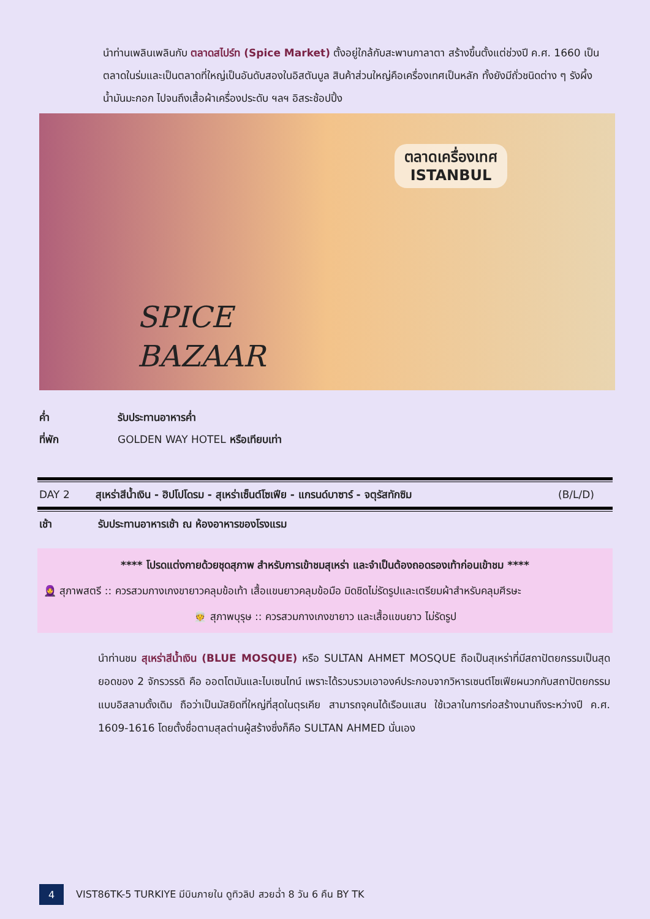นำท่านเพลินเพลินกับ ตลาดสไปร์ท (Spice Market) ตั้งอยู่ใกล้กับสะพานกาลาตา สร้างขึ้นตั้งแต่ช่วงปี ค.ศ. 1660 เป็นตลาดในร่มและเป็นตลาดที่ใหญ่เป็นอันดับสองในอิสตันบูล สินค้าส่วนใหญ่คือเครื่องเทศเป็นหลัก ทั้งยังมีถั่วชนิดต่าง ๆ รังผึ้ง น้ำมันมะกอก ไปจนถึงเสื้อผ้าเครื่องประดับ ฯลฯ อิสระช้อปปิ้ง
ตลาดเครื่องเทศ
ISTANBUL
SPICE
BAZAAR
ค่ำ รับประทานอาหารค่ำ
ที่พัก GOLDEN WAY HOTEL หรือเทียบเท่า
DAY 2 สุเหร่าสีน้ำเงิน - ฮิปโปโดรม - สุเหร่าเซ็นต์โซเฟีย - แกรนด์บาซาร์ - จตุรัสทักซิม (B/L/D)
เช้า รับประทานอาหารเช้า ณ ห้องอาหารของโรงแรม
**** โปรดแต่งกายด้วยชุดสุภาพ สำหรับการเข้าชมสุเหร่า และจำเป็นต้องถอดรองเท้าก่อนเข้าชม ****
🧕 สุภาพสตรี :: ควรสวมกางเกงขายาวคลุมข้อเท้า เสื้อแขนยาวคลุมข้อมือ มิดชิดไม่รัดรูปและเตรียมผ้าสำหรับคลุมศีรษะ
👳 สุภาพบุรุษ :: ควรสวมกางเกงขายาว และเสื้อแขนยาว ไม่รัดรูป
นำท่านชม สุเหร่าสีน้ำเงิน (BLUE MOSQUE) หรือ SULTAN AHMET MOSQUE ถือเป็นสุเหร่าที่มีสถาปัตยกรรมเป็นสุดยอดของ 2 จักรวรรดิ คือ ออตโตมันและไบเซนไทน์ เพราะได้รวบรวมเอาองค์ประกอบจากวิหารเซนต์โซเฟียผนวกกับสถาปัตยกรรมแบบอิสลามดั้งเดิม ถือว่าเป็นมัสยิดที่ใหญ่ที่สุดในตุรเคีย สามารถจุคนได้เรือนแสน ใช้เวลาในการก่อสร้างนานถึงระหว่างปี ค.ศ. 1609-1616 โดยตั้งชื่อตามสุลต่านผู้สร้างซึ่งก็คือ SULTAN AHMED นั่นเอง
4 VIST86TK-5 TURKIYE มีบินภายใน ดูทิวลิป สวยฉ่ำ 8 วัน 6 คืน BY TK